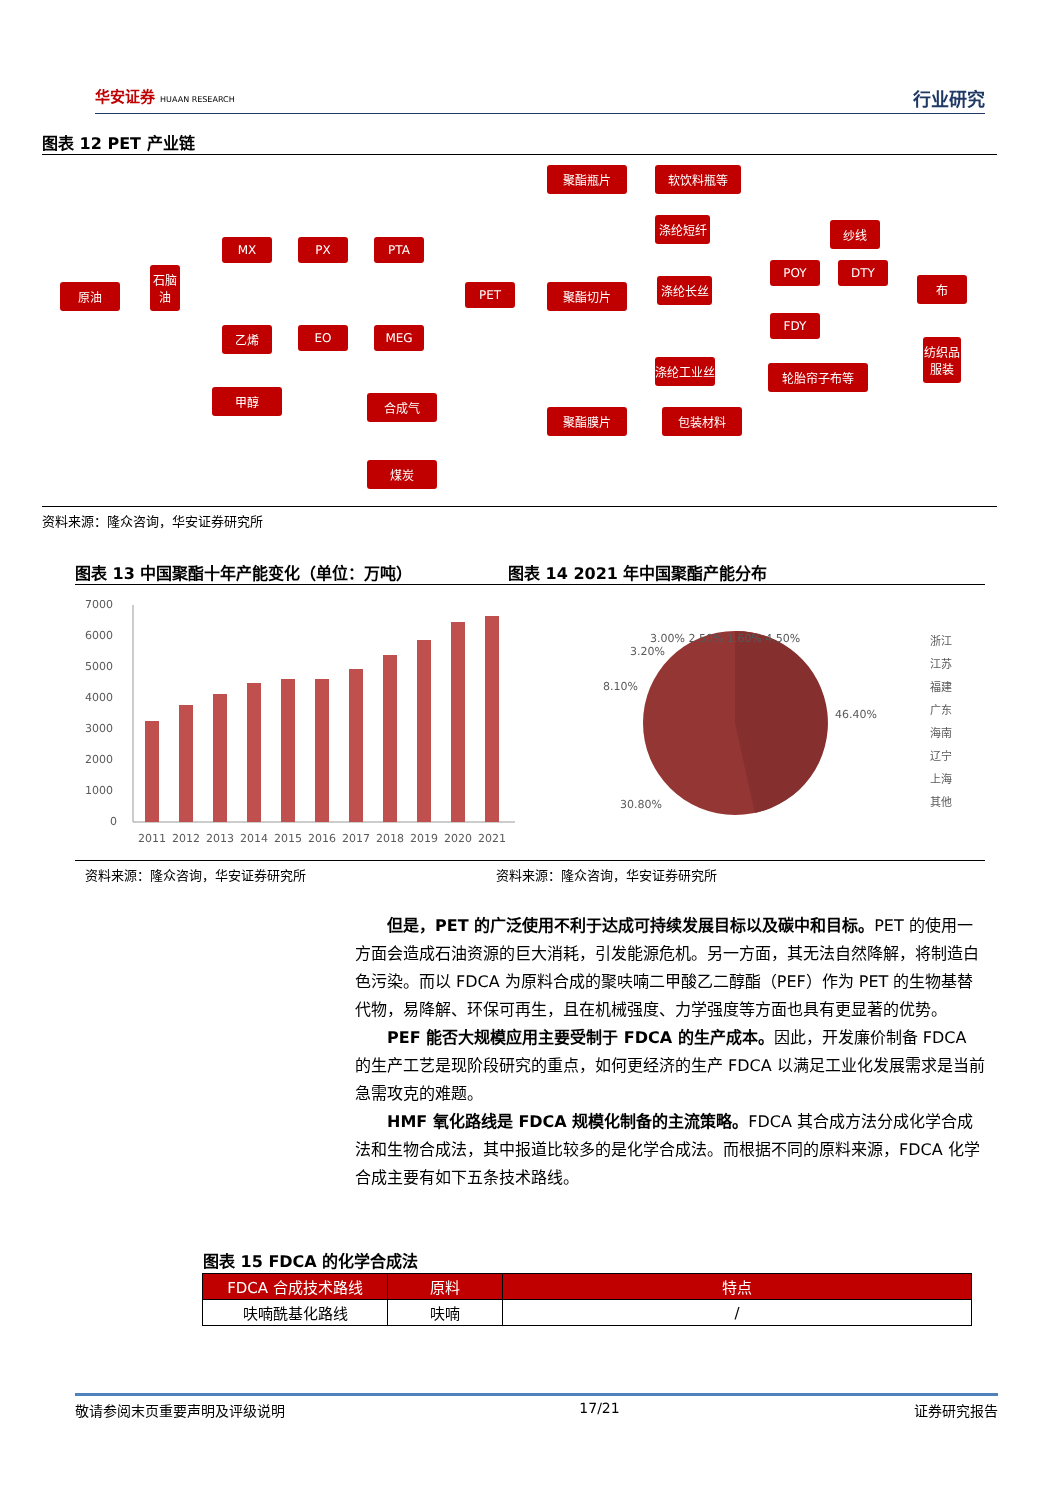华安证券 HUAAN RESEARCH 行业研究
图表 12 PET 产业链
原油
石脑油
MX PX PTA
乙烯 EO MEG
甲醇 合成气
煤炭
PET
聚酯瓶片 软饮料瓶等
聚酯切片
聚酯膜片 包装材料
涤纶短纤
涤纶长丝
涤纶工业丝 轮胎帘子布等
纱线
POY DTY
FDY
布
纺织品服装
资料来源：隆众咨询，华安证券研究所
图表 13 中国聚酯十年产能变化（单位：万吨） 图表 14 2021 年中国聚酯产能分布
7000
6000
5000
4000
3000
2000
1000
0
2011
2012
2013
2014
2015
2016
2017
2018
2019
2020
2021
46.40%
30.80%
8.10%
3.20%
3.00% 2.50% 1.60% 4.50%
浙江
江苏
福建
广东
海南
辽宁
上海
其他
资料来源：隆众咨询，华安证券研究所 资料来源：隆众咨询，华安证券研究所
但是，PET 的广泛使用不利于达成可持续发展目标以及碳中和目标。PET 的使用一方面会造成石油资源的巨大消耗，引发能源危机。另一方面，其无法自然降解，将制造白色污染。而以 FDCA 为原料合成的聚呋喃二甲酸乙二醇酯（PEF）作为 PET 的生物基替代物，易降解、环保可再生，且在机械强度、力学强度等方面也具有更显著的优势。
PEF 能否大规模应用主要受制于 FDCA 的生产成本。因此，开发廉价制备 FDCA 的生产工艺是现阶段研究的重点，如何更经济的生产 FDCA 以满足工业化发展需求是当前急需攻克的难题。
HMF 氧化路线是 FDCA 规模化制备的主流策略。FDCA 其合成方法分成化学合成法和生物合成法，其中报道比较多的是化学合成法。而根据不同的原料来源，FDCA 化学合成主要有如下五条技术路线。
图表 15 FDCA 的化学合成法
| FDCA 合成技术路线 | 原料 | 特点 |
| --- | --- | --- |
| 呋喃酰基化路线 | 呋喃 | / |
敬请参阅末页重要声明及评级说明 17/21 证券研究报告